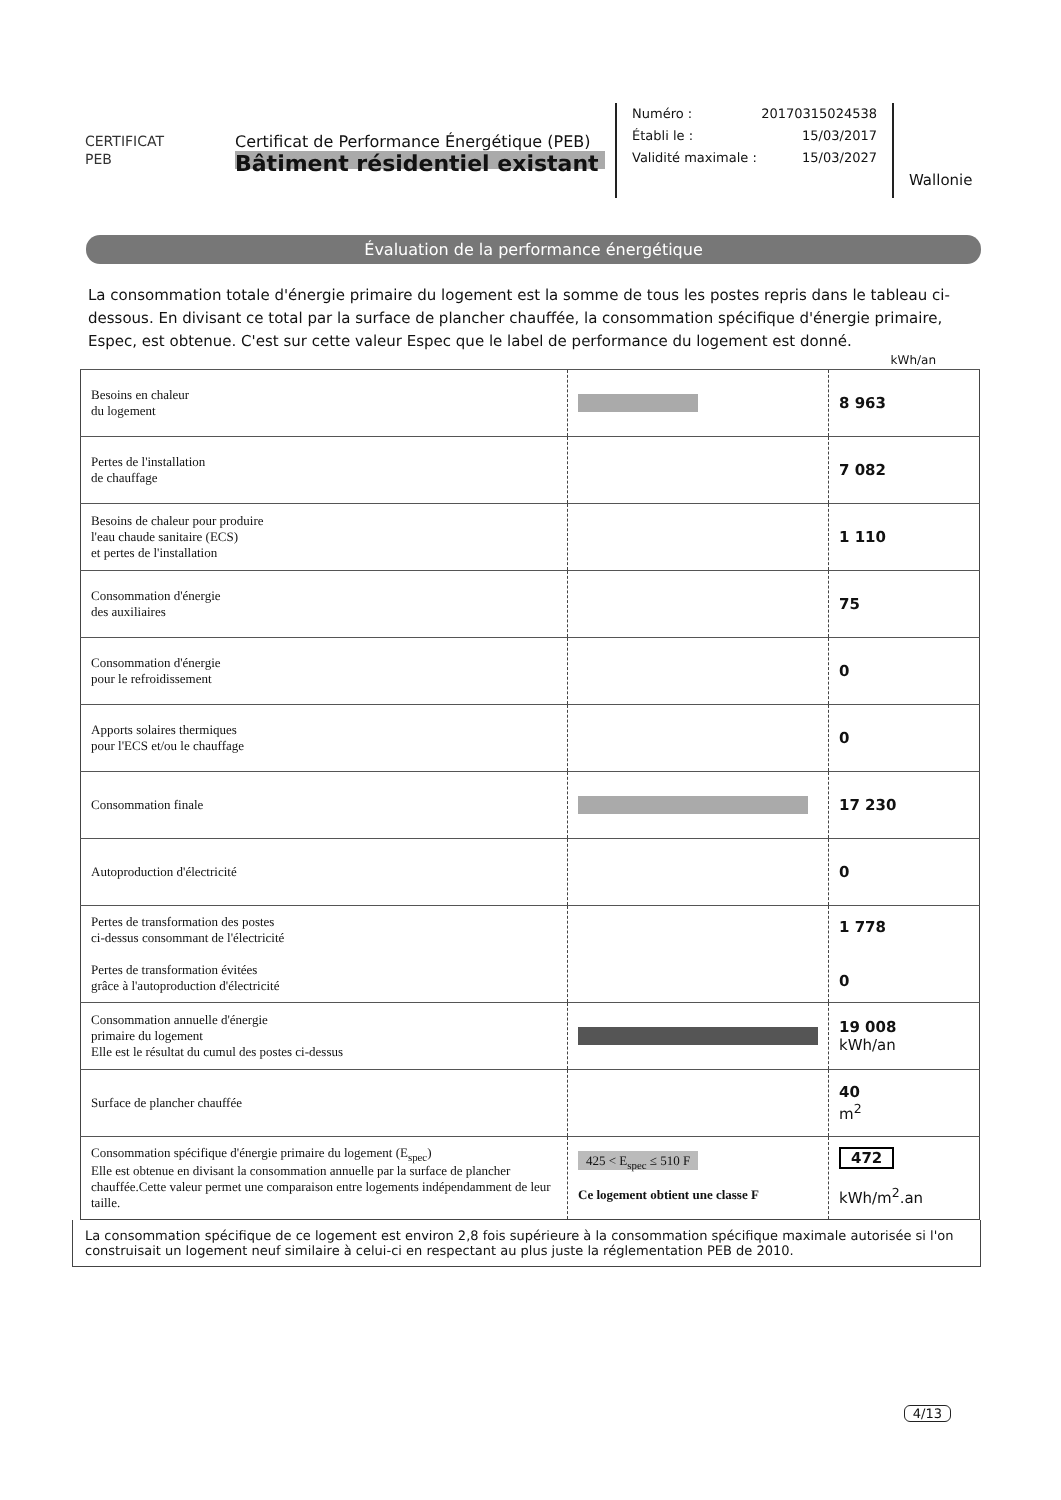CERTIFICAT
PEB
Certificat de Performance Énergétique (PEB)
Bâtiment résidentiel existant
Numéro : 20170315024538
Établi le : 15/03/2017
Validité maximale : 15/03/2027
Wallonie
Évaluation de la performance énergétique
La consommation totale d'énergie primaire du logement est la somme de tous les postes repris dans le tableau ci-dessous. En divisant ce total par la surface de plancher chauffée, la consommation spécifique d'énergie primaire, Espec, est obtenue. C'est sur cette valeur Espec que le label de performance du logement est donné.
kWh/an
| Besoins en chaleur du logement | | 8 963 |
| Pertes de l'installation de chauffage | | 7 082 |
| Besoins de chaleur pour produire l'eau chaude sanitaire (ECS) et pertes de l'installation | | 1 110 |
| Consommation d'énergie des auxiliaires | | 75 |
| Consommation d'énergie pour le refroidissement | | 0 |
| Apports solaires thermiques pour l'ECS et/ou le chauffage | | 0 |
| Consommation finale | | 17 230 |
| Autoproduction d'électricité | | 0 |
| Pertes de transformation des postes ci-dessus consommant de l'électricité Pertes de transformation évitées grâce à l'autoproduction d'électricité | | 1 778 0 |
| Consommation annuelle d'énergie primaire du logement Elle est le résultat du cumul des postes ci-dessus | | 19 008 kWh/an |
| Surface de plancher chauffée | | 40 m<sup>2</sup> |
| Consommation spécifique d'énergie primaire du logement (E<sub>spec</sub>) Elle est obtenue en divisant la consommation annuelle par la surface de plancher chauffée.Cette valeur permet une comparaison entre logements indépendamment de leur taille. | 425 < E<sub>spec</sub> ≤ 510 F Ce logement obtient une classe F | 472 kWh/m<sup>2</sup>.an |
La consommation spécifique de ce logement est environ 2,8 fois supérieure à la consommation spécifique maximale autorisée si l'on construisait un logement neuf similaire à celui-ci en respectant au plus juste la réglementation PEB de 2010.
4/13